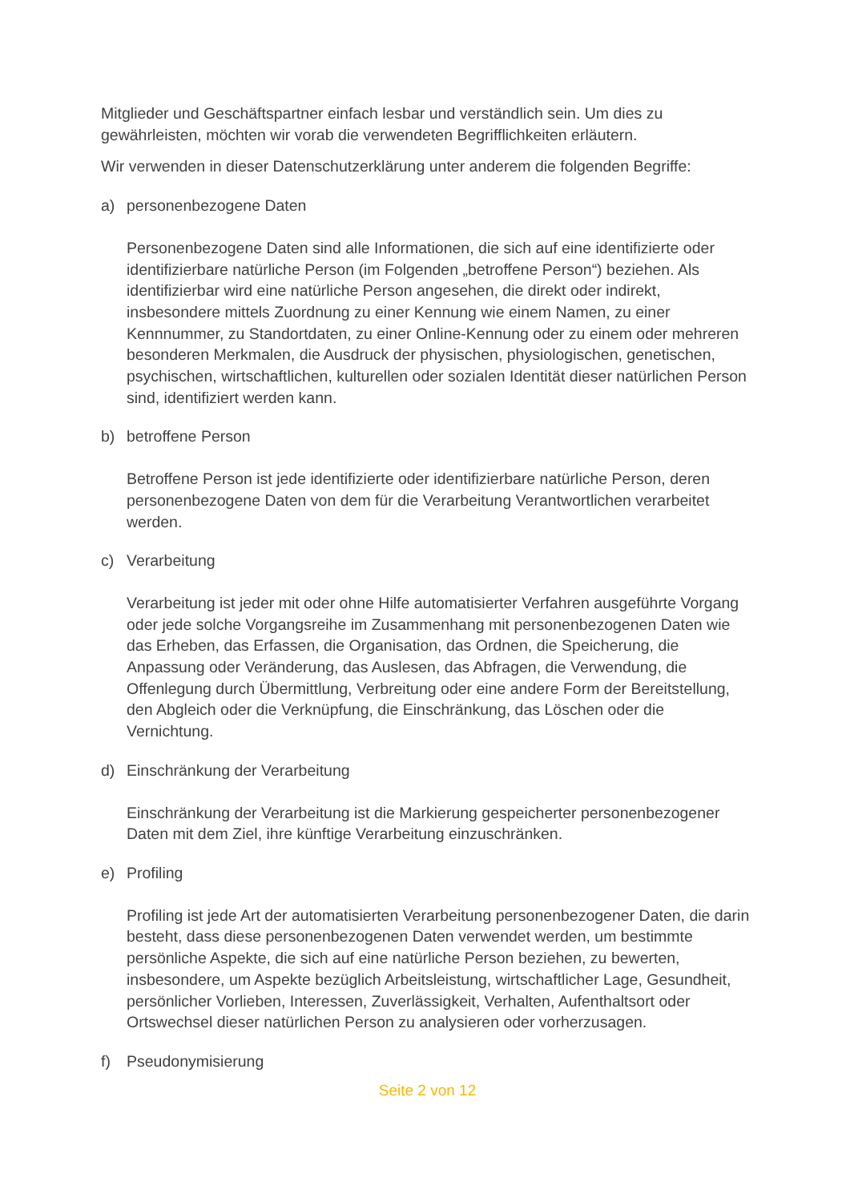Mitglieder und Geschäftspartner einfach lesbar und verständlich sein. Um dies zu gewährleisten, möchten wir vorab die verwendeten Begrifflichkeiten erläutern.
Wir verwenden in dieser Datenschutzerklärung unter anderem die folgenden Begriffe:
a) personenbezogene Daten
Personenbezogene Daten sind alle Informationen, die sich auf eine identifizierte oder identifizierbare natürliche Person (im Folgenden „betroffene Person“) beziehen. Als identifizierbar wird eine natürliche Person angesehen, die direkt oder indirekt, insbesondere mittels Zuordnung zu einer Kennung wie einem Namen, zu einer Kennnummer, zu Standortdaten, zu einer Online-Kennung oder zu einem oder mehreren besonderen Merkmalen, die Ausdruck der physischen, physiologischen, genetischen, psychischen, wirtschaftlichen, kulturellen oder sozialen Identität dieser natürlichen Person sind, identifiziert werden kann.
b) betroffene Person
Betroffene Person ist jede identifizierte oder identifizierbare natürliche Person, deren personenbezogene Daten von dem für die Verarbeitung Verantwortlichen verarbeitet werden.
c) Verarbeitung
Verarbeitung ist jeder mit oder ohne Hilfe automatisierter Verfahren ausgeführte Vorgang oder jede solche Vorgangsreihe im Zusammenhang mit personenbezogenen Daten wie das Erheben, das Erfassen, die Organisation, das Ordnen, die Speicherung, die Anpassung oder Veränderung, das Auslesen, das Abfragen, die Verwendung, die Offenlegung durch Übermittlung, Verbreitung oder eine andere Form der Bereitstellung, den Abgleich oder die Verknüpfung, die Einschränkung, das Löschen oder die Vernichtung.
d) Einschränkung der Verarbeitung
Einschränkung der Verarbeitung ist die Markierung gespeicherter personenbezogener Daten mit dem Ziel, ihre künftige Verarbeitung einzuschränken.
e) Profiling
Profiling ist jede Art der automatisierten Verarbeitung personenbezogener Daten, die darin besteht, dass diese personenbezogenen Daten verwendet werden, um bestimmte persönliche Aspekte, die sich auf eine natürliche Person beziehen, zu bewerten, insbesondere, um Aspekte bezüglich Arbeitsleistung, wirtschaftlicher Lage, Gesundheit, persönlicher Vorlieben, Interessen, Zuverlässigkeit, Verhalten, Aufenthaltsort oder Ortswechsel dieser natürlichen Person zu analysieren oder vorherzusagen.
f) Pseudonymisierung
Seite 2 von 12